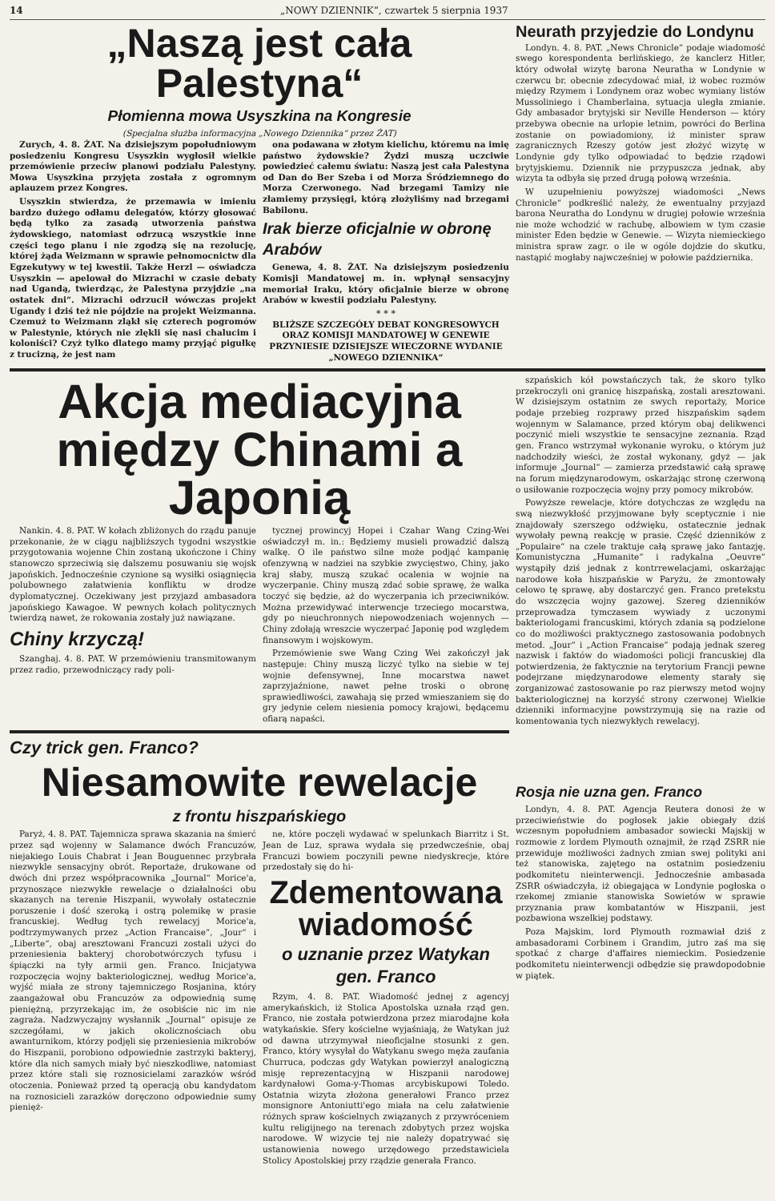14 „NOWY DZIENNIK“, czwartek 5 sierpnia 1937
„Naszą jest cała Palestyna“
Płomienna mowa Usyszkina na Kongresie
(Specjalna służba informacyjna „Nowego Dziennika“ przez ŻAT)
Zurych, 4. 8. ŻAT. Na dzisiejszym popołudniowym posiedzeniu Kongresu Usyszkin wygłosił wielkie przemówienie przeciw planowi podziału Palestyny. Mowa Usyszkina przyjęta została z ogromnym aplauzem przez Kongres.
Usyszkin stwierdza, że przemawia w imieniu bardzo dużego odłamu delegatów, którzy głosować będą tylko za zasadą utworzenia państwa żydowskiego, natomiast odrzucą wszystkie inne części tego planu i nie zgodzą się na rezolucję, której żąda Weizmann w sprawie pełnomocnictw dla Egzekutywy w tej kwestii. Także Herzl — oświadcza Usyszkin — apelował do Mizrachi w czasie debaty nad Ugandą, twierdząc, że Palestyna przyjdzie „na ostatek dni“. Mizrachi odrzucił wówczas projekt Ugandy i dziś też nie pójdzie na projekt Weizmanna. Czemuż to Weizmann zląkł się czterech pogromów w Palestynie, których nie zlękli się nasi chalucim i koloniści? Czyż tylko dlatego mamy przyjąć pigułkę z trucizną, że jest nam
ona podawana w złotym kielichu, któremu na imię państwo żydowskie? Żydzi muszą uczciwie powiedzieć całemu światu: Naszą jest cała Palestyna od Dan do Ber Szeba i od Morza Śródziemnego do Morza Czerwonego. Nad brzegami Tamizy nie złamiemy przysięgi, którą złożyliśmy nad brzegami Babilonu.
Irak bierze oficjalnie w obronę Arabów
Genewa, 4. 8. ŻAT. Na dzisiejszym posiedzeniu Komisji Mandatowej m. in. wpłynął sensacyjny memoriał Iraku, który oficjalnie bierze w obronę Arabów w kwestii podziału Palestyny.
* * *
BLIŻSZE SZCZEGÓŁY DEBAT KONGRESOWYCH ORAZ KOMISJI MANDATOWEJ W GENEWIE PRZYNIESIE DZISIEJSZE WIECZORNE WYDANIE „NOWEGO DZIENNIKA“
Neurath przyjedzie do Londynu
Londyn. 4. 8. PAT. „News Chronicle“ podaje wiadomość swego korespondenta berlińskiego, że kanclerz Hitler, który odwołał wizytę barona Neuratha w Londynie w czerwcu br. obecnie zdecydować miał, iż wobec rozmów między Rzymem i Londynem oraz wobec wymiany listów Mussoliniego i Chamberlaina, sytuacja uległa zmianie. Gdy ambasador brytyjski sir Neville Henderson — który przebywa obecnie na urlopie letnim, powróci do Berlina zostanie on powiadomiony, iż minister spraw zagranicznych Rzeszy gotów jest złożyć wizytę w Londynie gdy tylko odpowiadać to będzie rządowi brytyjskiemu. Dziennik nie przypuszcza jednak, aby wizyta ta odbyła się przed drugą połową września.
W uzupełnieniu powyższej wiadomości „News Chronicle“ podkreślić należy, że ewentualny przyjazd barona Neuratha do Londynu w drugiej połowie września nie może wchodzić w rachubę, albowiem w tym czasie minister Eden będzie w Genewie. — Wizyta niemieckiego ministra spraw zagr. o ile w ogóle dojdzie do skutku, nastąpić mogłaby najwcześniej w połowie października.
Akcja mediacyjna między Chinami a Japonią
Nankin. 4. 8. PAT. W kołach zbliżonych do rządu panuje przekonanie, że w ciągu najbliższych tygodni wszystkie przygotowania wojenne Chin zostaną ukończone i Chiny stanowczo sprzeciwią się dalszemu posuwaniu się wojsk japońskich. Jednocześnie czynione są wysiłki osiągnięcia polubownego załatwienia konfliktu w drodze dyplomatycznej. Oczekiwany jest przyjazd ambasadora japońskiego Kawagoe. W pewnych kołach politycznych twierdzą nawet, że rokowania zostały już nawiązane.
Chiny krzyczą!
Szanghaj. 4. 8. PAT. W przemówieniu transmitowanym przez radio, przewodniczący rady poli-
tycznej prowincyj Hopei i Czahar Wang Czing-Wei oświadczył m. in.: Będziemy musieli prowadzić dalszą walkę. O ile państwo silne może podjąć kampanię ofenzywną w nadziei na szybkie zwycięstwo, Chiny, jako kraj słaby, muszą szukać ocalenia w wojnie na wyczerpanie. Chiny muszą zdać sobie sprawę, że walka toczyć się będzie, aż do wyczerpania ich przeciwników. Można przewidywać interwencje trzeciego mocarstwa, gdy po nieuchronnych niepowodzeniach wojennych — Chiny zdołają wreszcie wyczerpać Japonię pod względem finansowym i wojskowym.
Przemówienie swe Wang Czing Wei zakończył jak następuje: Chiny muszą liczyć tylko na siebie w tej wojnie defensywnej, Inne mocarstwa nawet zaprzyjaźnione, nawet pełne troski o obronę sprawiedliwości, zawahają się przed wmieszaniem się do gry jedynie celem niesienia pomocy krajowi, będącemu ofiarą napaści.
Czy trick gen. Franco?
Niesamowite rewelacje
z frontu hiszpańskiego
Paryż, 4. 8. PAT. Tajemnicza sprawa skazania na śmierć przez sąd wojenny w Salamance dwóch Francuzów, niejakiego Louis Chabrat i Jean Bouguennec przybrała niezwykle sensacyjny obrót. Reportaże, drukowane od dwóch dni przez współpracownika „Journal“ Morice'a, przynoszące niezwykłe rewelacje o działalności obu skazanych na terenie Hiszpanii, wywołały ostatecznie poruszenie i dość szeroką i ostrą polemikę w prasie francuskiej. Według tych rewelacyj Morice'a, podtrzymywanych przez „Action Francaise“, „Jour“ i „Liberte“, obaj aresztowani Francuzi zostali użyci do przeniesienia bakteryj chorobotwórczych tyfusu i śpiączki na tyły armii gen. Franco. Inicjatywa rozpoczęcia wojny bakteriologicznej, według Morice'a, wyjść miała ze strony tajemniczego Rosjanina, który zaangażował obu Francuzów za odpowiednią sumę pieniężną, przyrzekając im, że osobiście nic im nie zagraża. Nadzwyczajny wysłannik „Journal“ opisuje ze szczegółami, w jakich okolicznościach obu awanturnikom, którzy podjęli się przeniesienia mikrobów do Hiszpanii, porobiono odpowiednie zastrzyki bakteryj, które dla nich samych miały być nieszkodliwe, natomiast przez które stali się roznosicielami zarazków wśród otoczenia. Ponieważ przed tą operacją obu kandydatom na roznosicieli zarazków doręczono odpowiednie sumy pienięż-
ne, które poczęli wydawać w spelunkach Biarritz i St. Jean de Luz, sprawa wydała się przedwcześnie, obaj Francuzi bowiem poczynili pewne niedyskrecje, które przedostały się do hi-
Zdementowana wiadomość
o uznanie przez Watykan gen. Franco
Rzym, 4. 8. PAT. Wiadomość jednej z agencyj amerykańskich, iż Stolica Apostolska uznała rząd gen. Franco, nie została potwierdzona przez miarodajne koła watykańskie. Sfery kościelne wyjaśniają, że Watykan już od dawna utrzymywał nieoficjalne stosunki z gen. Franco, który wysyłał do Watykanu swego męża zaufania Churruca, podczas gdy Watykan powierzył analogiczną misję reprezentacyjną w Hiszpanii narodowej kardynałowi Goma-y-Thomas arcybiskupowi Toledo. Ostatnia wizyta złożona generałowi Franco przez monsignore Antoniutti'ego miała na celu załatwienie różnych spraw kościelnych związanych z przywróceniem kultu religijnego na terenach zdobytych przez wojska narodowe. W wizycie tej nie należy dopatrywać się ustanowienia nowego urzędowego przedstawiciela Stolicy Apostolskiej przy rządzie generała Franco.
szpańskich kół powstańczych tak, że skoro tylko przekroczyli oni granicę hiszpańską, zostali aresztowani. W dzisiejszym ostatnim ze swych reportaży, Morice podaje przebieg rozprawy przed hiszpańskim sądem wojennym w Salamance, przed którym obaj delikwenci poczynić mieli wszystkie te sensacyjne zeznania. Rząd gen. Franco wstrzymał wykonanie wyroku, o którym już nadchodziły wieści, że został wykonany, gdyż — jak informuje „Journal“ — zamierza przedstawić całą sprawę na forum międzynarodowym, oskarżając stronę czerwoną o usiłowanie rozpoczęcia wojny przy pomocy mikrobów.
Powyższe rewelacje, które dotychczas ze względu na swą niezwykłość przyjmowane były sceptycznie i nie znajdowały szerszego odźwięku, ostatecznie jednak wywołały pewną reakcję w prasie. Część dzienników z „Populaire“ na czele traktuje całą sprawę jako fantazję. Komunistyczna „Humanite“ i radykalna „Oeuvre“ wystąpiły dziś jednak z kontrrewelacjami, oskarżając narodowe koła hiszpańskie w Paryżu, że zmontowały celowo tę sprawę, aby dostarczyć gen. Franco pretekstu do wszczęcia wojny gazowej. Szereg dzienników przeprowadza tymczasem wywiady z uczonymi bakteriologami francuskimi, których zdania są podzielone co do możliwości praktycznego zastosowania podobnych metod. „Jour“ i „Action Francaise“ podają jednak szereg nazwisk i faktów do wiadomości policji francuskiej dla potwierdzenia, że faktycznie na terytorium Francji pewne podejrzane międzynarodowe elementy starały się zorganizować zastosowanie po raz pierwszy metod wojny bakteriologicznej na korzyść strony czerwonej Wielkie dzienniki informacyjne powstrzymują się na razie od komentowania tych niezwykłych rewelacyj.
Rosja nie uzna gen. Franco
Londyn, 4. 8. PAT. Agencja Reutera donosi że w przeciwieństwie do pogłosek jakie obiegały dziś wczesnym popołudniem ambasador sowiecki Majskij w rozmowie z lordem Plymouth oznajmił, że rząd ZSRR nie przewiduje możliwości żadnych zmian swej polityki ani też stanowiska, zajętego na ostatnim posiedzeniu podkomitetu nieinterwencji. Jednocześnie ambasada ZSRR oświadczyła, iż obiegająca w Londynie pogłoska o rzekomej zmianie stanowiska Sowietów w sprawie przyznania praw kombatantów w Hiszpanii, jest pozbawiona wszelkiej podstawy.
Poza Majskim, lord Plymouth rozmawiał dziś z ambasadorami Corbinem i Grandim, jutro zaś ma się spotkać z charge d'affaires niemieckim. Posiedzenie podkomitetu nieinterwencji odbędzie się prawdopodobnie w piątek.